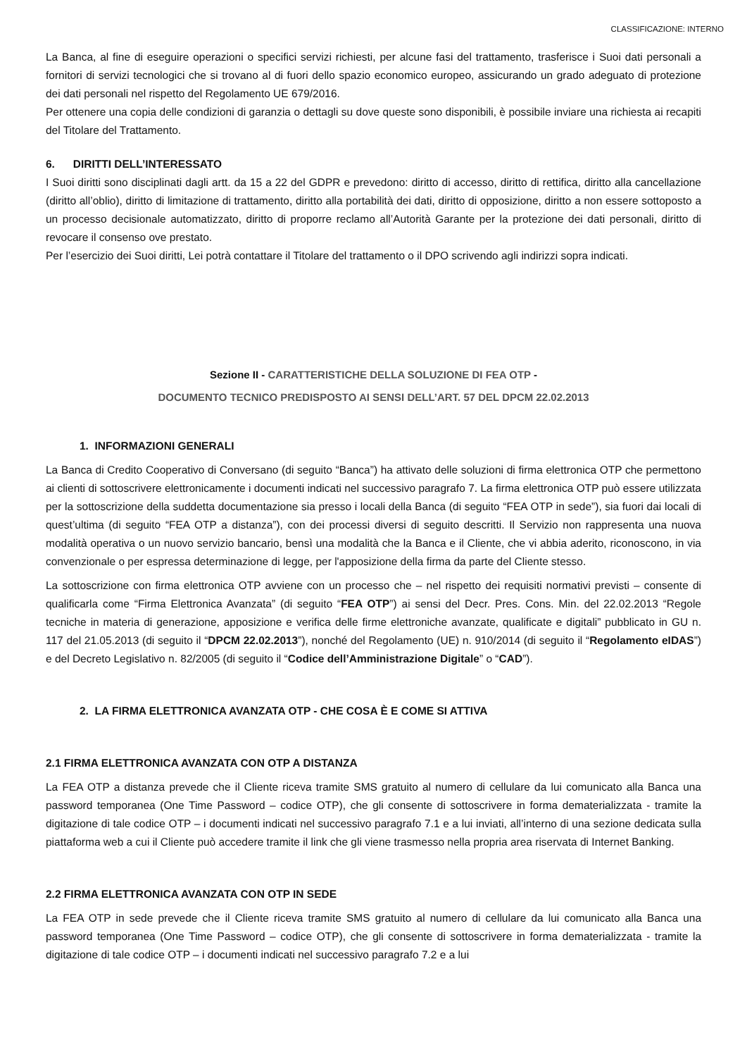CLASSIFICAZIONE: INTERNO
La Banca, al fine di eseguire operazioni o specifici servizi richiesti, per alcune fasi del trattamento, trasferisce i Suoi dati personali a fornitori di servizi tecnologici che si trovano al di fuori dello spazio economico europeo, assicurando un grado adeguato di protezione dei dati personali nel rispetto del Regolamento UE 679/2016.
Per ottenere una copia delle condizioni di garanzia o dettagli su dove queste sono disponibili, è possibile inviare una richiesta ai recapiti del Titolare del Trattamento.
6. DIRITTI DELL’INTERESSATO
I Suoi diritti sono disciplinati dagli artt. da 15 a 22 del GDPR e prevedono: diritto di accesso, diritto di rettifica, diritto alla cancellazione (diritto all’oblio), diritto di limitazione di trattamento, diritto alla portabilità dei dati, diritto di opposizione, diritto a non essere sottoposto a un processo decisionale automatizzato, diritto di proporre reclamo all’Autorità Garante per la protezione dei dati personali, diritto di revocare il consenso ove prestato.
Per l’esercizio dei Suoi diritti, Lei potrà contattare il Titolare del trattamento o il DPO scrivendo agli indirizzi sopra indicati.
Sezione II - CARATTERISTICHE DELLA SOLUZIONE DI FEA OTP -
DOCUMENTO TECNICO PREDISPOSTO AI SENSI DELL’ART. 57 DEL DPCM 22.02.2013
1. INFORMAZIONI GENERALI
La Banca di Credito Cooperativo di Conversano (di seguito “Banca”) ha attivato delle soluzioni di firma elettronica OTP che permettono ai clienti di sottoscrivere elettronicamente i documenti indicati nel successivo paragrafo 7. La firma elettronica OTP può essere utilizzata per la sottoscrizione della suddetta documentazione sia presso i locali della Banca (di seguito “FEA OTP in sede”), sia fuori dai locali di quest’ultima (di seguito “FEA OTP a distanza”), con dei processi diversi di seguito descritti. Il Servizio non rappresenta una nuova modalità operativa o un nuovo servizio bancario, bensì una modalità che la Banca e il Cliente, che vi abbia aderito, riconoscono, in via convenzionale o per espressa determinazione di legge, per l'apposizione della firma da parte del Cliente stesso.
La sottoscrizione con firma elettronica OTP avviene con un processo che – nel rispetto dei requisiti normativi previsti – consente di qualificarla come “Firma Elettronica Avanzata” (di seguito “FEA OTP”) ai sensi del Decr. Pres. Cons. Min. del 22.02.2013 “Regole tecniche in materia di generazione, apposizione e verifica delle firme elettroniche avanzate, qualificate e digitali” pubblicato in GU n. 117 del 21.05.2013 (di seguito il “DPCM 22.02.2013”), nonché del Regolamento (UE) n. 910/2014 (di seguito il “Regolamento eIDAS”) e del Decreto Legislativo n. 82/2005 (di seguito il “Codice dell’Amministrazione Digitale” o “CAD”).
2. LA FIRMA ELETTRONICA AVANZATA OTP - CHE COSA È E COME SI ATTIVA
2.1 FIRMA ELETTRONICA AVANZATA CON OTP A DISTANZA
La FEA OTP a distanza prevede che il Cliente riceva tramite SMS gratuito al numero di cellulare da lui comunicato alla Banca una password temporanea (One Time Password – codice OTP), che gli consente di sottoscrivere in forma dematerializzata - tramite la digitazione di tale codice OTP – i documenti indicati nel successivo paragrafo 7.1 e a lui inviati, all’interno di una sezione dedicata sulla piattaforma web a cui il Cliente può accedere tramite il link che gli viene trasmesso nella propria area riservata di Internet Banking.
2.2 FIRMA ELETTRONICA AVANZATA CON OTP IN SEDE
La FEA OTP in sede prevede che il Cliente riceva tramite SMS gratuito al numero di cellulare da lui comunicato alla Banca una password temporanea (One Time Password – codice OTP), che gli consente di sottoscrivere in forma dematerializzata - tramite la digitazione di tale codice OTP – i documenti indicati nel successivo paragrafo 7.2 e a lui